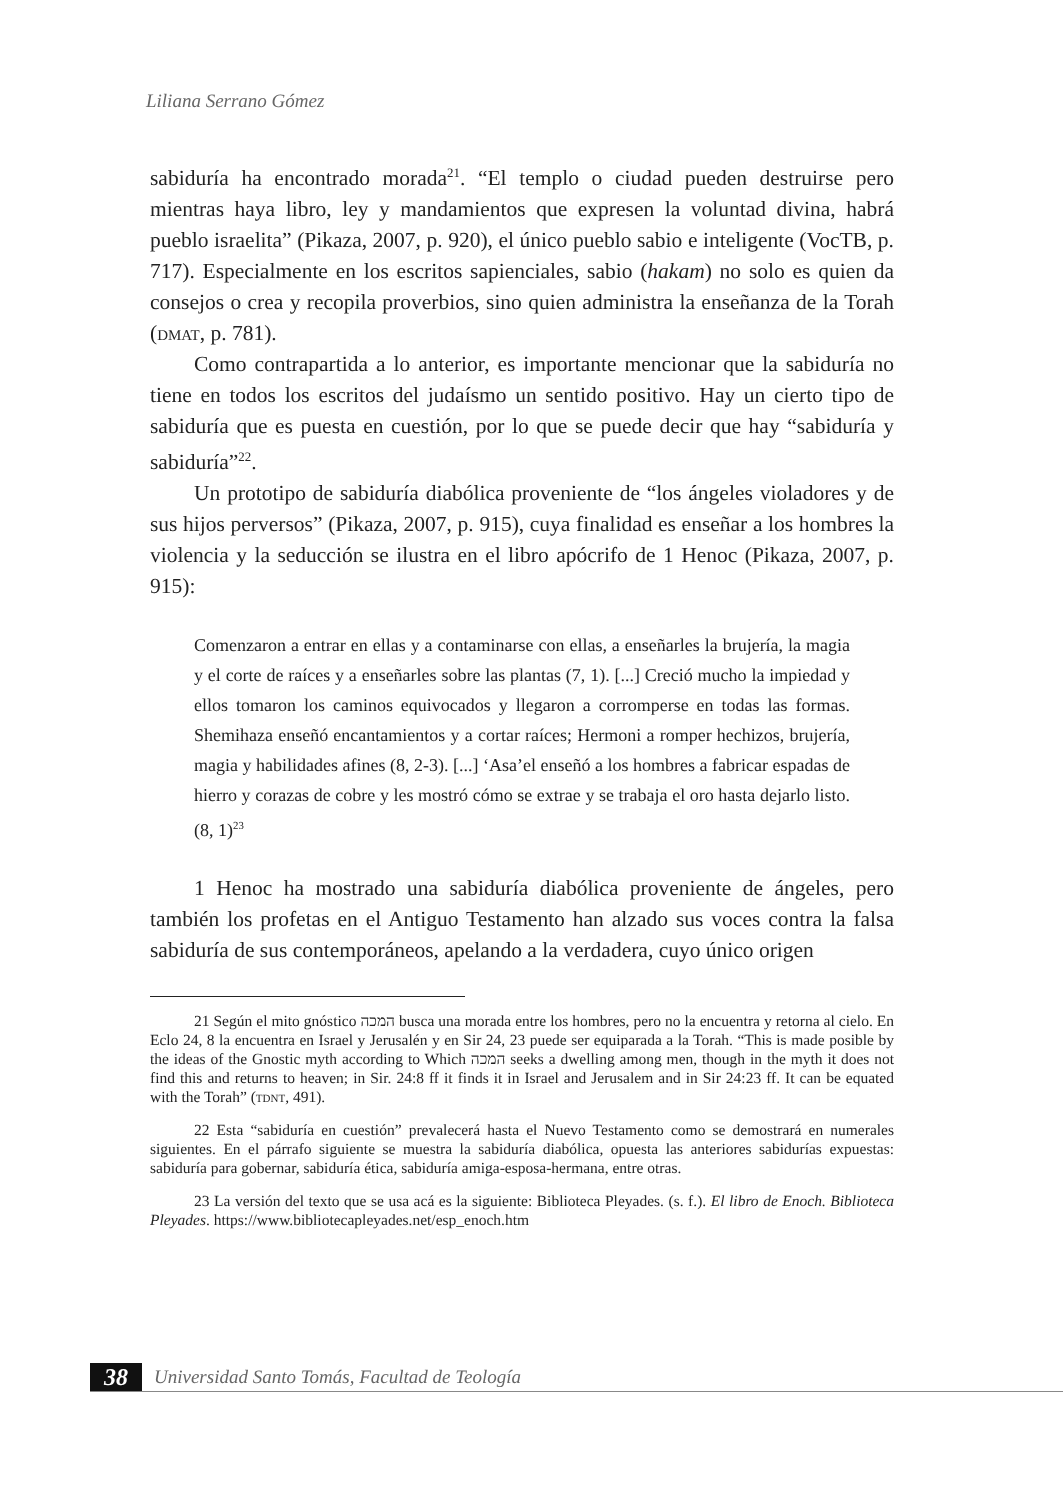Liliana Serrano Gómez
sabiduría ha encontrado morada<sup>21</sup>. “El templo o ciudad pueden destruirse pero mientras haya libro, ley y mandamientos que expresen la voluntad divina, habrá pueblo israelita” (Pikaza, 2007, p. 920), el único pueblo sabio e inteligente (VocTB, p. 717). Especialmente en los escritos sapienciales, sabio (hakam) no solo es quien da consejos o crea y recopila proverbios, sino quien administra la enseñanza de la Torah (dmat, p. 781).
Como contrapartida a lo anterior, es importante mencionar que la sabiduría no tiene en todos los escritos del judaísmo un sentido positivo. Hay un cierto tipo de sabiduría que es puesta en cuestión, por lo que se puede decir que hay “sabiduría y sabiduría”<sup>22</sup>.
Un prototipo de sabiduría diabólica proveniente de “los ángeles violadores y de sus hijos perversos” (Pikaza, 2007, p. 915), cuya finalidad es enseñar a los hombres la violencia y la seducción se ilustra en el libro apócrifo de 1 Henoc (Pikaza, 2007, p. 915):
Comenzaron a entrar en ellas y a contaminarse con ellas, a enseñarles la brujería, la magia y el corte de raíces y a enseñarles sobre las plantas (7, 1). [...] Creció mucho la impiedad y ellos tomaron los caminos equivocados y llegaron a corromperse en todas las formas. Shemihaza enseñó encantamientos y a cortar raíces; Hermoni a romper hechizos, brujería, magia y habilidades afines (8, 2-3). [...] ‘Asa’el enseñó a los hombres a fabricar espadas de hierro y corazas de cobre y les mostró cómo se extrae y se trabaja el oro hasta dejarlo listo. (8, 1)<sup>23</sup>
1 Henoc ha mostrado una sabiduría diabólica proveniente de ángeles, pero también los profetas en el Antiguo Testamento han alzado sus voces contra la falsa sabiduría de sus contemporáneos, apelando a la verdadera, cuyo único origen
21 Según el mito gnóstico המכה busca una morada entre los hombres, pero no la encuentra y retorna al cielo. En Eclo 24, 8 la encuentra en Israel y Jerusalén y en Sir 24, 23 puede ser equiparada a la Torah. “This is made posible by the ideas of the Gnostic myth according to Which המכה seeks a dwelling among men, though in the myth it does not find this and returns to heaven; in Sir. 24:8 ff it finds it in Israel and Jerusalem and in Sir 24:23 ff. It can be equated with the Torah” (tdnt, 491).
22 Esta “sabiduría en cuestión” prevalecerá hasta el Nuevo Testamento como se demostrará en numerales siguientes. En el párrafo siguiente se muestra la sabiduría diabólica, opuesta las anteriores sabidurías expuestas: sabiduría para gobernar, sabiduría ética, sabiduría amiga-esposa-hermana, entre otras.
23 La versión del texto que se usa acá es la siguiente: Biblioteca Pleyades. (s. f.). El libro de Enoch. Biblioteca Pleyades. https://www.bibliotecapleyades.net/esp_enoch.htm
38 Universidad Santo Tomás, Facultad de Teología